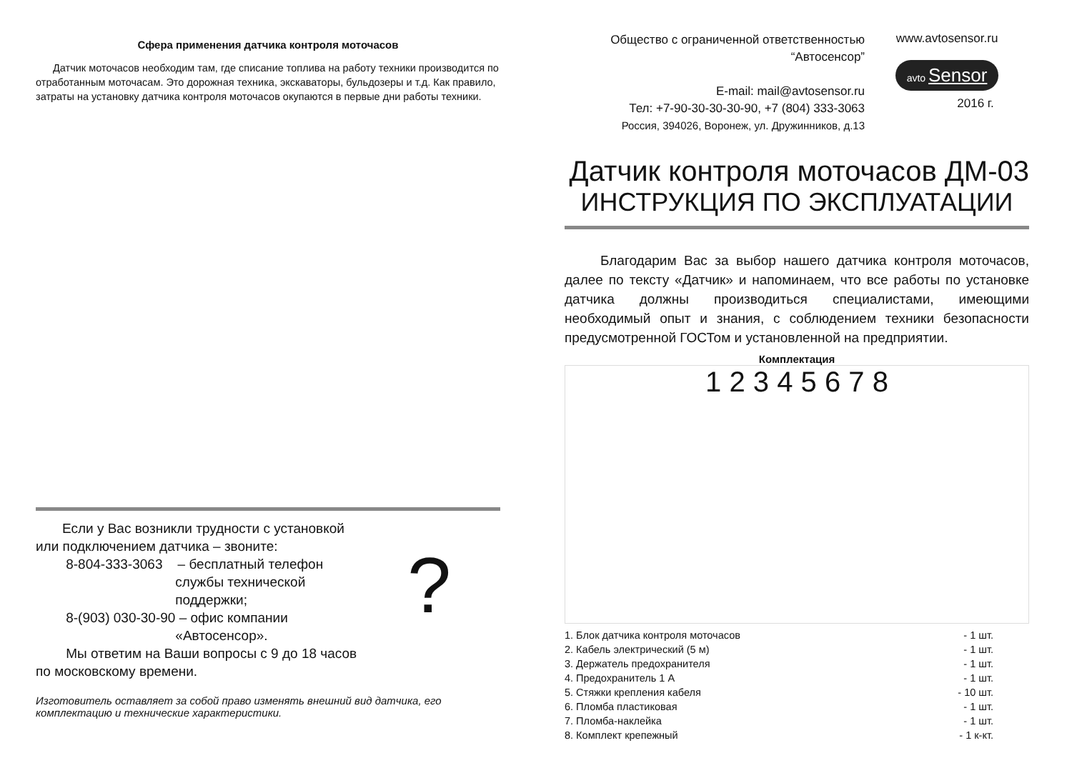Сфера применения датчика контроля моточасов
Датчик моточасов необходим там, где списание топлива на работу техники производится по отработанным моточасам. Это дорожная техника, экскаваторы, бульдозеры и т.д. Как правило, затраты на установку датчика контроля моточасов окупаются в первые дни работы техники.
?
Если у Вас возникли трудности с установкой
или подключением датчика – звоните:
8-804-333-3063 – бесплатный телефон
службы технической
поддержки;
8-(903) 030-30-90 – офис компании
«Автосенсор».
Мы ответим на Ваши вопросы с 9 до 18 часов
по московскому времени.
Изготовитель оставляет за собой право изменять внешний вид датчика, его комплектацию и технические характеристики.
Общество с ограниченной ответственностью
“Автосенсор”
E-mail: mail@avtosensor.ru
Тел: +7-90-30-30-30-90, +7 (804) 333-3063
Россия, 394026, Воронеж, ул. Дружинников, д.13
www.avtosensor.ru
avto Sensor
2016 г.
Датчик контроля моточасов ДМ-03
ИНСТРУКЦИЯ ПО ЭКСПЛУАТАЦИИ
Благодарим Вас за выбор нашего датчика контроля моточасов, далее по тексту «Датчик» и напоминаем, что все работы по установке датчика должны производиться специалистами, имеющими необходимый опыт и знания, с соблюдением техники безопасности предусмотренной ГОСТом и установленной на предприятии.
Комплектация
1 2 3 4 5 6 7 8
1. Блок датчика контроля моточасов - 1 шт.
2. Кабель электрический (5 м) - 1 шт.
3. Держатель предохранителя - 1 шт.
4. Предохранитель 1 А - 1 шт.
5. Стяжки крепления кабеля - 10 шт.
6. Пломба пластиковая - 1 шт.
7. Пломба-наклейка - 1 шт.
8. Комплект крепежный - 1 к-кт.